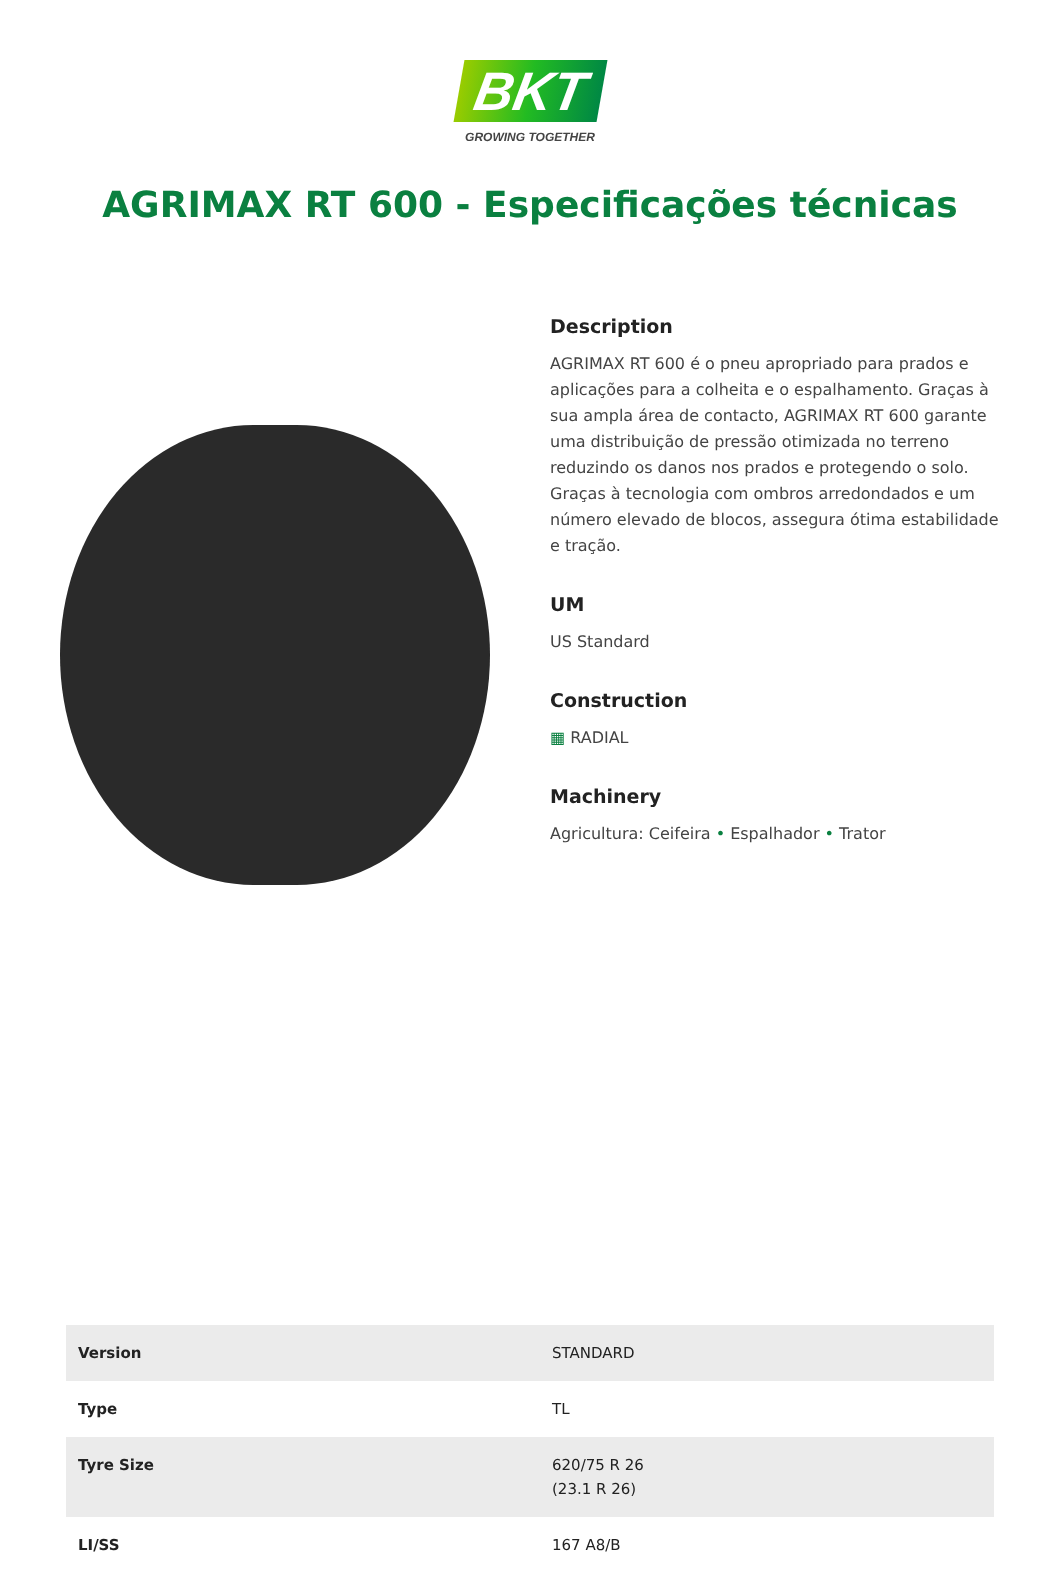BKT
GROWING TOGETHER
AGRIMAX RT 600 - Especificações técnicas
Description
AGRIMAX RT 600 é o pneu apropriado para prados e aplicações para a colheita e o espalhamento. Graças à sua ampla área de contacto, AGRIMAX RT 600 garante uma distribuição de pressão otimizada no terreno reduzindo os danos nos prados e protegendo o solo. Graças à tecnologia com ombros arredondados e um número elevado de blocos, assegura ótima estabilidade e tração.
UM
US Standard
Construction
▦ RADIAL
Machinery
Agricultura: Ceifeira • Espalhador • Trator
| Version | STANDARD |
| Type | TL |
| Tyre Size | 620/75 R 26 (23.1 R 26) |
| LI/SS | 167 A8/B |